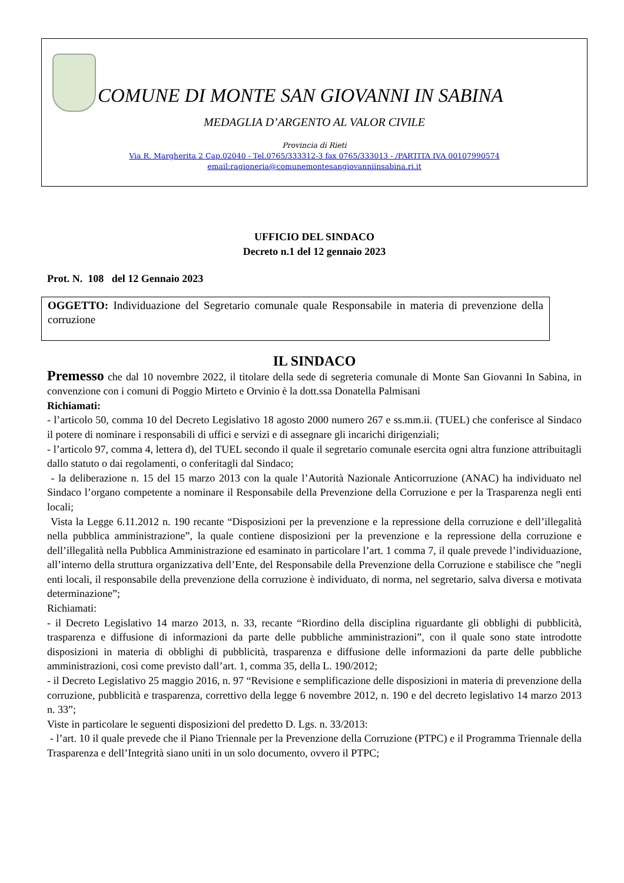COMUNE DI MONTE SAN GIOVANNI IN SABINA
MEDAGLIA D’ARGENTO AL VALOR CIVILE
Provincia di Rieti
Via R. Margherita 2 Cap.02040 - Tel.0765/333312-3 fax 0765/333013 - /PARTITA IVA 00107990574
email:ragioneria@comunemontesangiovanniinsabina.ri.it
UFFICIO DEL SINDACO
Decreto n.1 del 12 gennaio 2023
Prot. N. 108 del 12 Gennaio 2023
OGGETTO: Individuazione del Segretario comunale quale Responsabile in materia di prevenzione della corruzione
IL SINDACO
Premesso che dal 10 novembre 2022, il titolare della sede di segreteria comunale di Monte San Giovanni In Sabina, in convenzione con i comuni di Poggio Mirteto e Orvinio è la dott.ssa Donatella Palmisani
Richiamati:
- l’articolo 50, comma 10 del Decreto Legislativo 18 agosto 2000 numero 267 e ss.mm.ii. (TUEL) che conferisce al Sindaco il potere di nominare i responsabili di uffici e servizi e di assegnare gli incarichi dirigenziali;
- l’articolo 97, comma 4, lettera d), del TUEL secondo il quale il segretario comunale esercita ogni altra funzione attribuitagli dallo statuto o dai regolamenti, o conferitagli dal Sindaco;
- la deliberazione n. 15 del 15 marzo 2013 con la quale l’Autorità Nazionale Anticorruzione (ANAC) ha individuato nel Sindaco l’organo competente a nominare il Responsabile della Prevenzione della Corruzione e per la Trasparenza negli enti locali;
Vista la Legge 6.11.2012 n. 190 recante “Disposizioni per la prevenzione e la repressione della corruzione e dell’illegalità nella pubblica amministrazione”, la quale contiene disposizioni per la prevenzione e la repressione della corruzione e dell’illegalità nella Pubblica Amministrazione ed esaminato in particolare l’art. 1 comma 7, il quale prevede l’individuazione, all’interno della struttura organizzativa dell’Ente, del Responsabile della Prevenzione della Corruzione e stabilisce che ”negli enti locali, il responsabile della prevenzione della corruzione è individuato, di norma, nel segretario, salva diversa e motivata determinazione”;
Richiamati:
- il Decreto Legislativo 14 marzo 2013, n. 33, recante “Riordino della disciplina riguardante gli obblighi di pubblicità, trasparenza e diffusione di informazioni da parte delle pubbliche amministrazioni”, con il quale sono state introdotte disposizioni in materia di obblighi di pubblicità, trasparenza e diffusione delle informazioni da parte delle pubbliche amministrazioni, così come previsto dall’art. 1, comma 35, della L. 190/2012;
- il Decreto Legislativo 25 maggio 2016, n. 97 “Revisione e semplificazione delle disposizioni in materia di prevenzione della corruzione, pubblicità e trasparenza, correttivo della legge 6 novembre 2012, n. 190 e del decreto legislativo 14 marzo 2013 n. 33”;
Viste in particolare le seguenti disposizioni del predetto D. Lgs. n. 33/2013:
- l’art. 10 il quale prevede che il Piano Triennale per la Prevenzione della Corruzione (PTPC) e il Programma Triennale della Trasparenza e dell’Integrità siano uniti in un solo documento, ovvero il PTPC;